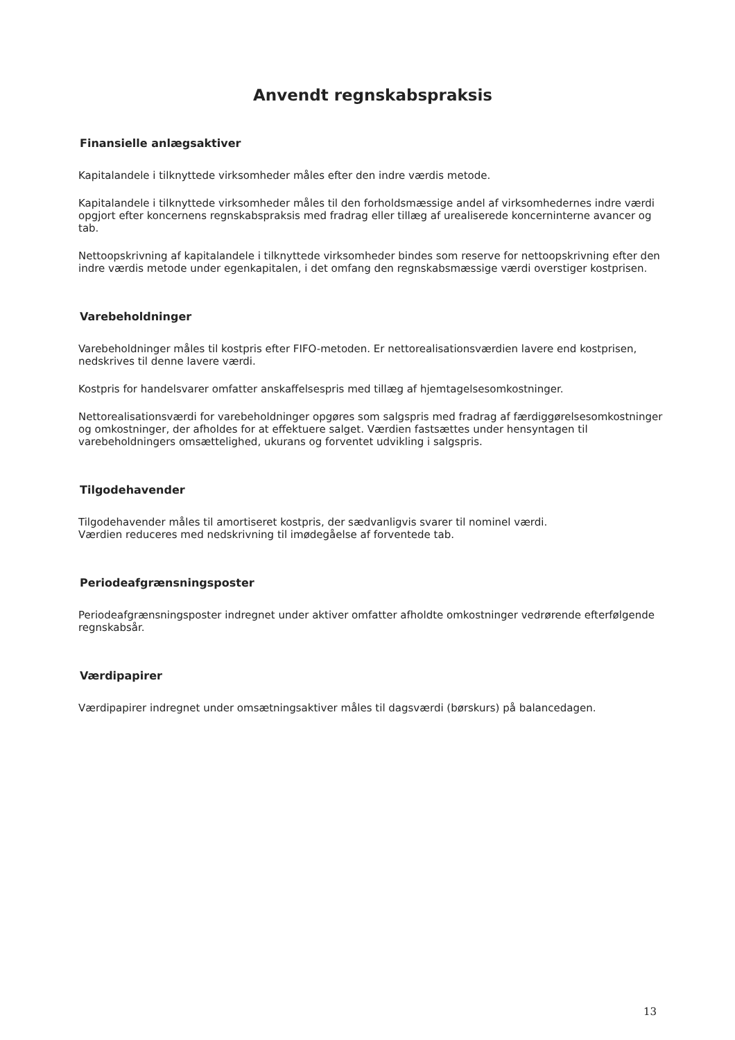Anvendt regnskabspraksis
Finansielle anlægsaktiver
Kapitalandele i tilknyttede virksomheder måles efter den indre værdis metode.
Kapitalandele i tilknyttede virksomheder måles til den forholdsmæssige andel af virksomhedernes indre værdi opgjort efter koncernens regnskabspraksis med fradrag eller tillæg af urealiserede koncerninterne avancer og tab.
Nettoopskrivning af kapitalandele i tilknyttede virksomheder bindes som reserve for nettoopskrivning efter den indre værdis metode under egenkapitalen, i det omfang den regnskabsmæssige værdi overstiger kostprisen.
Varebeholdninger
Varebeholdninger måles til kostpris efter FIFO-metoden. Er nettorealisationsværdien lavere end kostprisen, nedskrives til denne lavere værdi.
Kostpris for handelsvarer omfatter anskaffelsespris med tillæg af hjemtagelsesomkostninger.
Nettorealisationsværdi for varebeholdninger opgøres som salgspris med fradrag af færdiggørelsesomkostninger og omkostninger, der afholdes for at effektuere salget. Værdien fastsættes under hensyntagen til varebeholdningers omsættelighed, ukurans og forventet udvikling i salgspris.
Tilgodehavender
Tilgodehavender måles til amortiseret kostpris, der sædvanligvis svarer til nominel værdi.
Værdien reduceres med nedskrivning til imødegåelse af forventede tab.
Periodeafgrænsningsposter
Periodeafgrænsningsposter indregnet under aktiver omfatter afholdte omkostninger vedrørende efterfølgende regnskabsår.
Værdipapirer
Værdipapirer indregnet under omsætningsaktiver måles til dagsværdi (børskurs) på balancedagen.
13